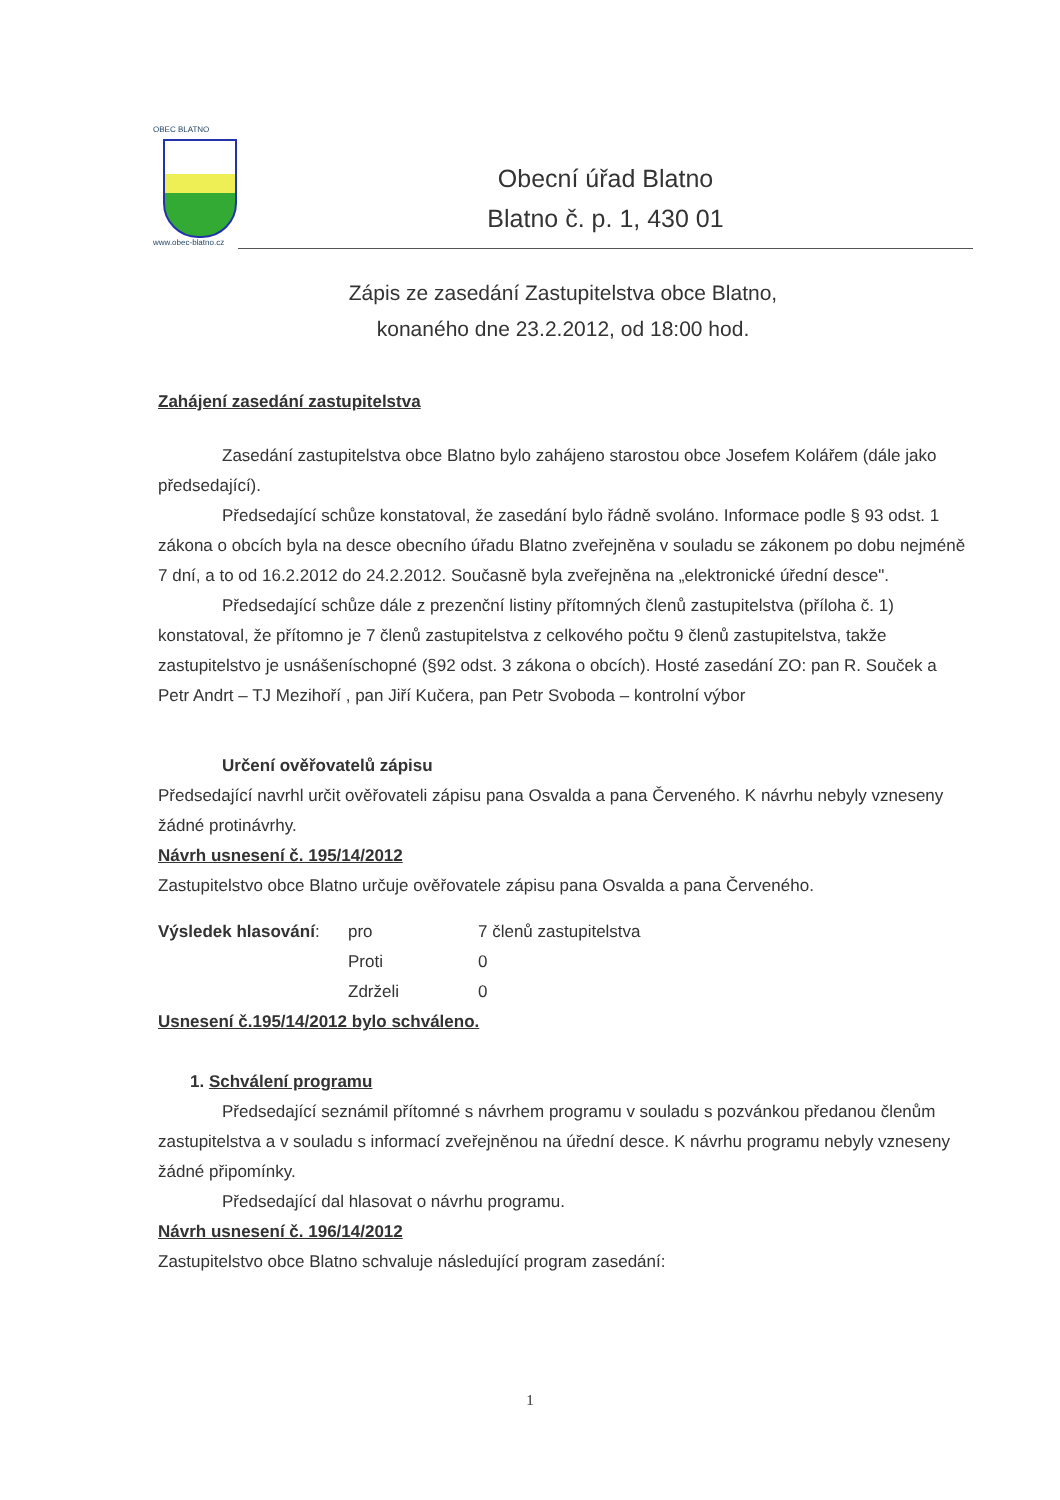OBEC BLATNO
www.obec-blatno.cz
Obecní úřad Blatno
Blatno č. p. 1, 430 01
Zápis ze zasedání Zastupitelstva obce Blatno,
konaného dne 23.2.2012, od 18:00 hod.
Zahájení zasedání zastupitelstva
Zasedání zastupitelstva obce Blatno bylo zahájeno starostou obce Josefem Kolářem (dále jako předsedající).
Předsedající schůze konstatoval, že zasedání bylo řádně svoláno. Informace podle § 93 odst. 1 zákona o obcích byla na desce obecního úřadu Blatno zveřejněna v souladu se zákonem po dobu nejméně 7 dní, a to od 16.2.2012 do 24.2.2012. Současně byla zveřejněna na „elektronické úřední desce".
Předsedající schůze dále z prezenční listiny přítomných členů zastupitelstva (příloha č. 1) konstatoval, že přítomno je 7 členů zastupitelstva z celkového počtu 9 členů zastupitelstva, takže zastupitelstvo je usnášeníschopné (§92 odst. 3 zákona o obcích). Hosté zasedání ZO: pan R. Souček a Petr Andrt – TJ Mezihoří , pan Jiří Kučera, pan Petr Svoboda – kontrolní výbor
Určení ověřovatelů zápisu
Předsedající navrhl určit ověřovateli zápisu pana Osvalda a pana Červeného. K návrhu nebyly vzneseny žádné protinávrhy.
Návrh usnesení č. 195/14/2012
Zastupitelstvo obce Blatno určuje ověřovatele zápisu pana Osvalda a pana Červeného.
| Výsledek hlasování : | pro | 7 členů zastupitelstva |
| | Proti | 0 |
| | Zdrželi | 0 |
Usnesení č.195/14/2012 bylo schváleno.
1. Schválení programu
Předsedající seznámil přítomné s návrhem programu v souladu s pozvánkou předanou členům zastupitelstva a v souladu s informací zveřejněnou na úřední desce. K návrhu programu nebyly vzneseny žádné připomínky.
Předsedající dal hlasovat o návrhu programu.
Návrh usnesení č. 196/14/2012
Zastupitelstvo obce Blatno schvaluje následující program zasedání:
1